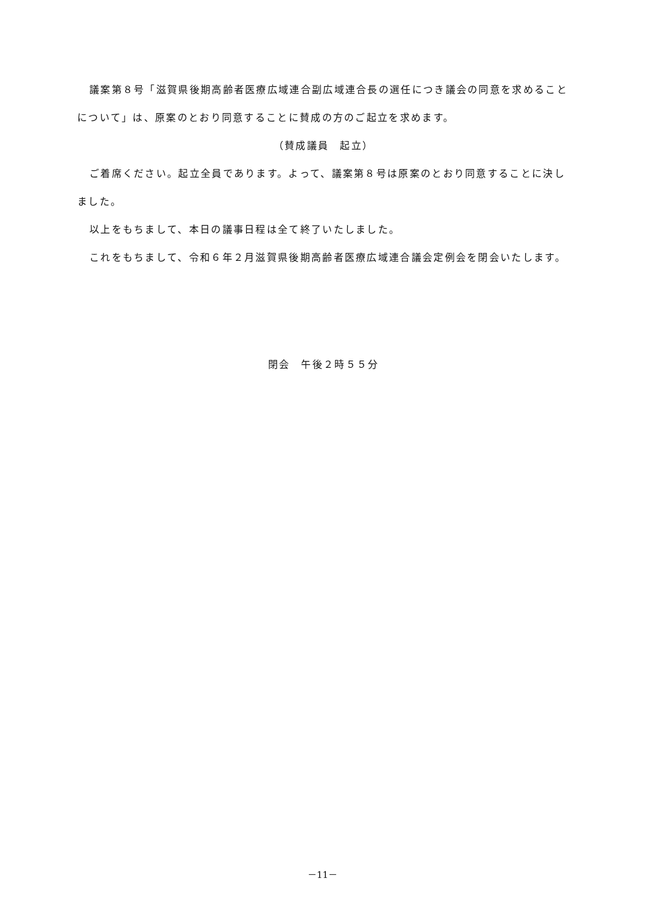議案第８号「滋賀県後期高齢者医療広域連合副広域連合長の選任につき議会の同意を求めることについて」は、原案のとおり同意することに賛成の方のご起立を求めます。
（賛成議員　起立）
ご着席ください。起立全員であります。よって、議案第８号は原案のとおり同意することに決しました。
以上をもちまして、本日の議事日程は全て終了いたしました。
これをもちまして、令和６年２月滋賀県後期高齢者医療広域連合議会定例会を閉会いたします。
閉会　午後２時５５分
－11－